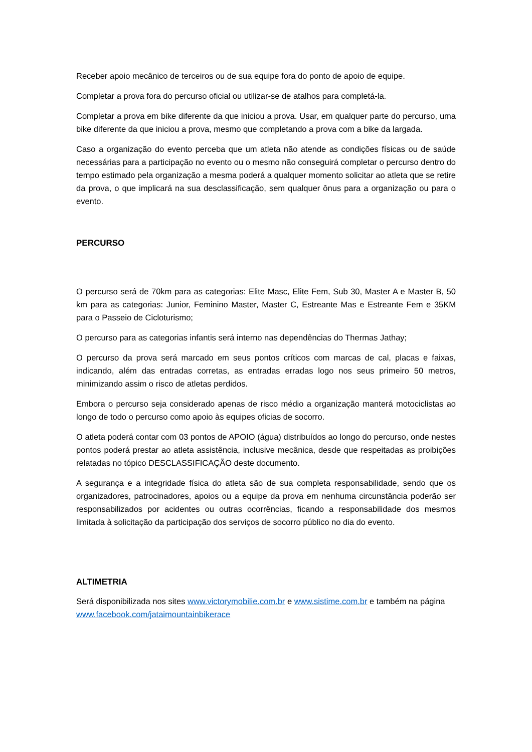Receber apoio mecânico de terceiros ou de sua equipe fora do ponto de apoio de equipe.
Completar a prova fora do percurso oficial ou utilizar-se de atalhos para completá-la.
Completar a prova em bike diferente da que iniciou a prova. Usar, em qualquer parte do percurso, uma bike diferente da que iniciou a prova, mesmo que completando a prova com a bike da largada.
Caso a organização do evento perceba que um atleta não atende as condições físicas ou de saúde necessárias para a participação no evento ou o mesmo não conseguirá completar o percurso dentro do tempo estimado pela organização a mesma poderá a qualquer momento solicitar ao atleta que se retire da prova, o que implicará na sua desclassificação, sem qualquer ônus para a organização ou para o evento.
PERCURSO
O percurso será de 70km para as categorias: Elite Masc, Elite Fem, Sub 30, Master A e Master B, 50 km para as categorias: Junior, Feminino Master, Master C, Estreante Mas e Estreante Fem e 35KM para o Passeio de Cicloturismo;
O percurso para as categorias infantis será interno nas dependências do Thermas Jathay;
O percurso da prova será marcado em seus pontos críticos com marcas de cal, placas e faixas, indicando, além das entradas corretas, as entradas erradas logo nos seus primeiro 50 metros, minimizando assim o risco de atletas perdidos.
Embora o percurso seja considerado apenas de risco médio a organização manterá motociclistas ao longo de todo o percurso como apoio às equipes oficias de socorro.
O atleta poderá contar com 03 pontos de APOIO (água) distribuídos ao longo do percurso, onde nestes pontos poderá prestar ao atleta assistência, inclusive mecânica, desde que respeitadas as proibições relatadas no tópico DESCLASSIFICAÇÃO deste documento.
A segurança e a integridade física do atleta são de sua completa responsabilidade, sendo que os organizadores, patrocinadores, apoios ou a equipe da prova em nenhuma circunstância poderão ser responsabilizados por acidentes ou outras ocorrências, ficando a responsabilidade dos mesmos limitada à solicitação da participação dos serviços de socorro público no dia do evento.
ALTIMETRIA
Será disponibilizada nos sites www.victorymobilie.com.br e www.sistime.com.br e também na página www.facebook.com/jataimountainbikerace